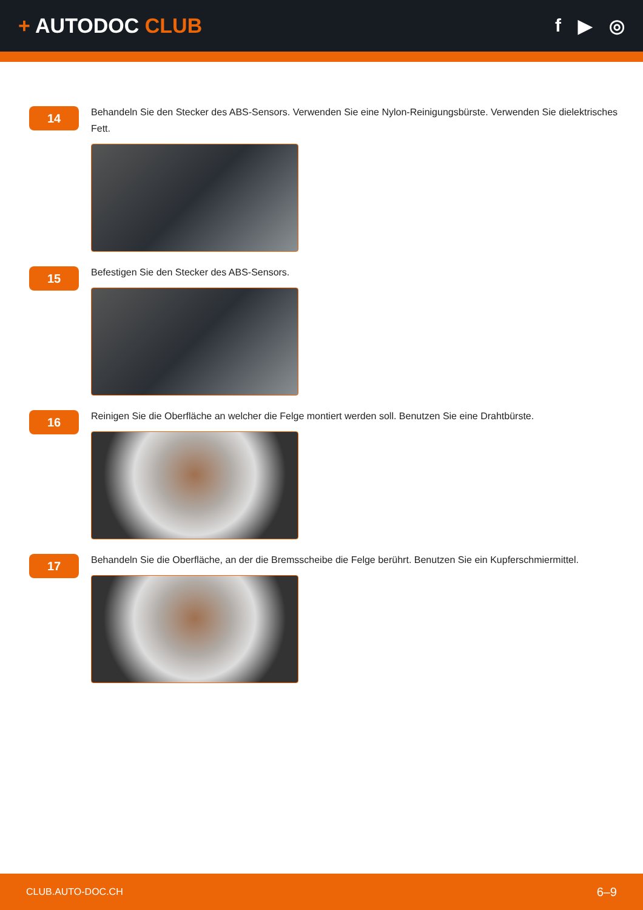+ AUTODOC CLUB f ▶ ◎
14
Behandeln Sie den Stecker des ABS-Sensors. Verwenden Sie eine Nylon-Reinigungsbürste. Verwenden Sie dielektrisches Fett.
15
Befestigen Sie den Stecker des ABS-Sensors.
16
Reinigen Sie die Oberfläche an welcher die Felge montiert werden soll. Benutzen Sie eine Drahtbürste.
17
Behandeln Sie die Oberfläche, an der die Bremsscheibe die Felge berührt. Benutzen Sie ein Kupferschmiermittel.
CLUB.AUTO-DOC.CH 6–9